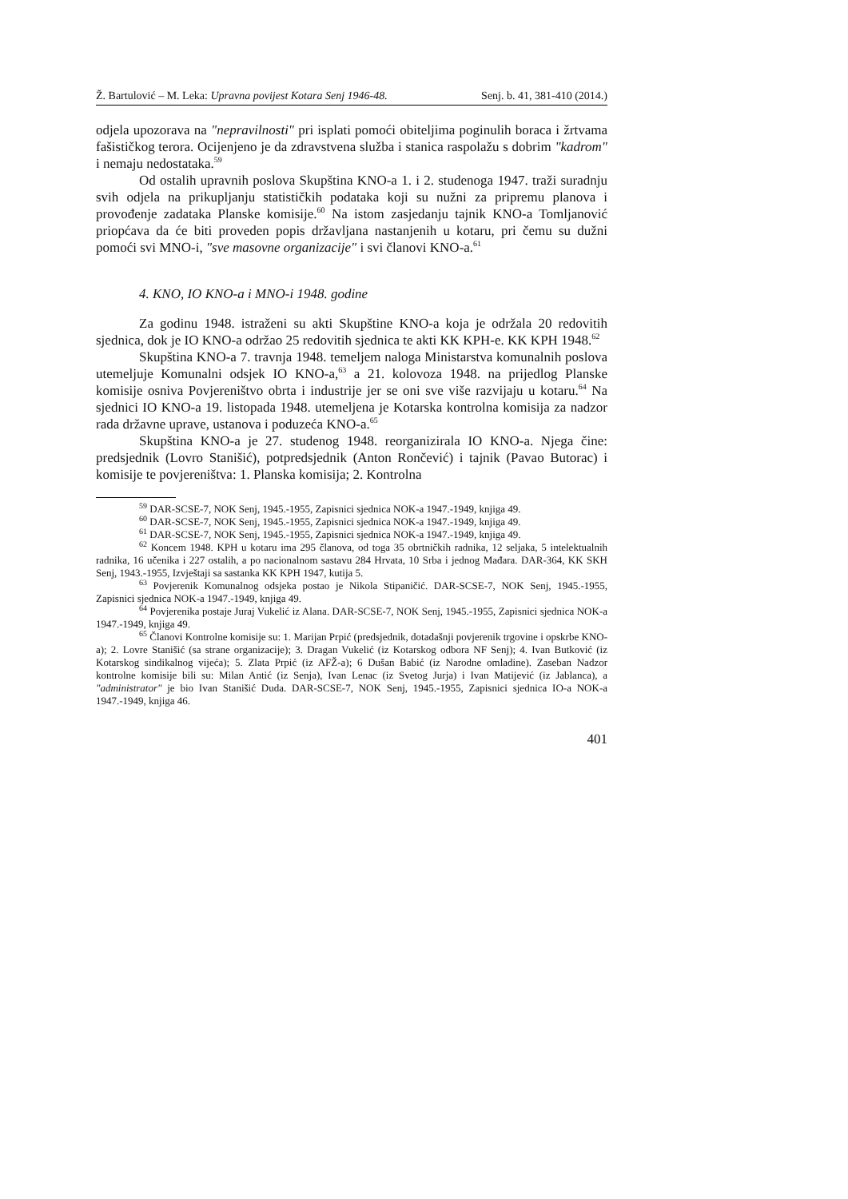Ž. Bartulović – M. Leka: Upravna povijest Kotara Senj 1946-48. Senj. b. 41, 381-410 (2014.)
odjela upozorava na "nepravilnosti" pri isplati pomoći obiteljima poginulih boraca i žrtvama fašističkog terora. Ocijenjeno je da zdravstvena služba i stanica raspolažu s dobrim "kadrom" i nemaju nedostataka.<sup>59</sup>
Od ostalih upravnih poslova Skupština KNO-a 1. i 2. studenoga 1947. traži suradnju svih odjela na prikupljanju statističkih podataka koji su nužni za pripremu planova i provođenje zadataka Planske komisije.<sup>60</sup> Na istom zasjedanju tajnik KNO-a Tomljanović priopćava da će biti proveden popis državljana nastanjenih u kotaru, pri čemu su dužni pomoći svi MNO-i, "sve masovne organizacije" i svi članovi KNO-a.<sup>61</sup>
4. KNO, IO KNO-a i MNO-i 1948. godine
Za godinu 1948. istraženi su akti Skupštine KNO-a koja je održala 20 redovitih sjednica, dok je IO KNO-a održao 25 redovitih sjednica te akti KK KPH-e. KK KPH 1948.<sup>62</sup>
Skupština KNO-a 7. travnja 1948. temeljem naloga Ministarstva komunalnih poslova utemeljuje Komunalni odsjek IO KNO-a,<sup>63</sup> a 21. kolovoza 1948. na prijedlog Planske komisije osniva Povjereništvo obrta i industrije jer se oni sve više razvijaju u kotaru.<sup>64</sup> Na sjednici IO KNO-a 19. listopada 1948. utemeljena je Kotarska kontrolna komisija za nadzor rada državne uprave, ustanova i poduzeća KNO-a.<sup>65</sup>
Skupština KNO-a je 27. studenog 1948. reorganizirala IO KNO-a. Njega čine: predsjednik (Lovro Stanišić), potpredsjednik (Anton Rončević) i tajnik (Pavao Butorac) i komisije te povjereništva: 1. Planska komisija; 2. Kontrolna
<sup>59</sup> DAR-SCSE-7, NOK Senj, 1945.-1955, Zapisnici sjednica NOK-a 1947.-1949, knjiga 49.
<sup>60</sup> DAR-SCSE-7, NOK Senj, 1945.-1955, Zapisnici sjednica NOK-a 1947.-1949, knjiga 49.
<sup>61</sup> DAR-SCSE-7, NOK Senj, 1945.-1955, Zapisnici sjednica NOK-a 1947.-1949, knjiga 49.
<sup>62</sup> Koncem 1948. KPH u kotaru ima 295 članova, od toga 35 obrtničkih radnika, 12 seljaka, 5 intelektualnih radnika, 16 učenika i 227 ostalih, a po nacionalnom sastavu 284 Hrvata, 10 Srba i jednog Mađara. DAR-364, KK SKH Senj, 1943.-1955, Izvještaji sa sastanka KK KPH 1947, kutija 5.
<sup>63</sup> Povjerenik Komunalnog odsjeka postao je Nikola Stipaničić. DAR-SCSE-7, NOK Senj, 1945.-1955, Zapisnici sjednica NOK-a 1947.-1949, knjiga 49.
<sup>64</sup> Povjerenika postaje Juraj Vukelić iz Alana. DAR-SCSE-7, NOK Senj, 1945.-1955, Zapisnici sjednica NOK-a 1947.-1949, knjiga 49.
<sup>65</sup> Članovi Kontrolne komisije su: 1. Marijan Prpić (predsjednik, dotadašnji povjerenik trgovine i opskrbe KNO-a); 2. Lovre Stanišić (sa strane organizacije); 3. Dragan Vukelić (iz Kotarskog odbora NF Senj); 4. Ivan Butković (iz Kotarskog sindikalnog vijeća); 5. Zlata Prpić (iz AFŽ-a); 6 Dušan Babić (iz Narodne omladine). Zaseban Nadzor kontrolne komisije bili su: Milan Antić (iz Senja), Ivan Lenac (iz Svetog Jurja) i Ivan Matijević (iz Jablanca), a "administrator" je bio Ivan Stanišić Duda. DAR-SCSE-7, NOK Senj, 1945.-1955, Zapisnici sjednica IO-a NOK-a 1947.-1949, knjiga 46.
401